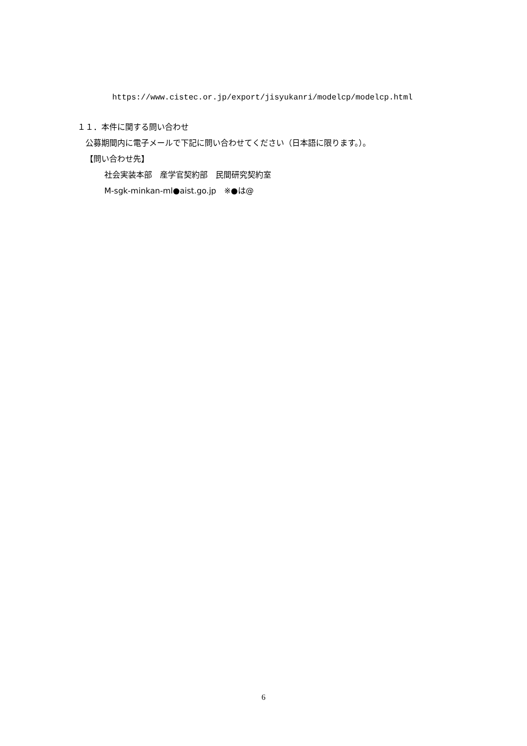https://www.cistec.or.jp/export/jisyukanri/modelcp/modelcp.html
１１．本件に関する問い合わせ
公募期間内に電子メールで下記に問い合わせてください（日本語に限ります。）。
【問い合わせ先】
社会実装本部　産学官契約部　民間研究契約室
M-sgk-minkan-ml●aist.go.jp　※●は@
6